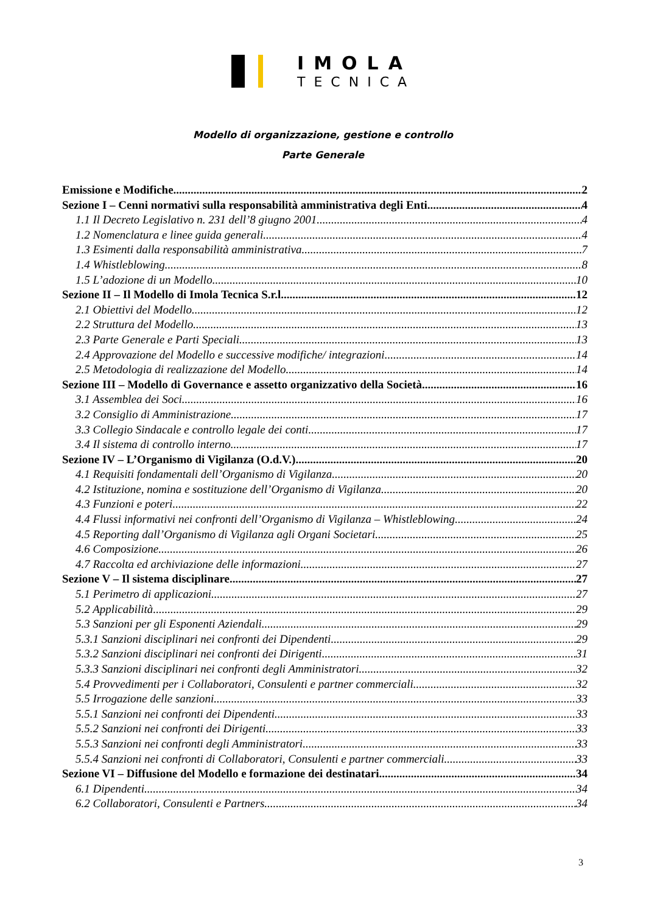IMOLA
TECNICA
Modello di organizzazione, gestione e controllo
Parte Generale
Emissione e Modifiche 2
Sezione I – Cenni normativi sulla responsabilità amministrativa degli Enti 4
1.1 Il Decreto Legislativo n. 231 dell’8 giugno 2001 4
1.2 Nomenclatura e linee guida generali 4
1.3 Esimenti dalla responsabilità amministrativa 7
1.4 Whistleblowing 8
1.5 L’adozione di un Modello 10
Sezione II – Il Modello di Imola Tecnica S.r.l. 12
2.1 Obiettivi del Modello 12
2.2 Struttura del Modello 13
2.3 Parte Generale e Parti Speciali 13
2.4 Approvazione del Modello e successive modifiche/ integrazioni 14
2.5 Metodologia di realizzazione del Modello 14
Sezione III – Modello di Governance e assetto organizzativo della Società 16
3.1 Assemblea dei Soci 16
3.2 Consiglio di Amministrazione 17
3.3 Collegio Sindacale e controllo legale dei conti 17
3.4 Il sistema di controllo interno 17
Sezione IV – L’Organismo di Vigilanza (O.d.V.) 20
4.1 Requisiti fondamentali dell’Organismo di Vigilanza 20
4.2 Istituzione, nomina e sostituzione dell’Organismo di Vigilanza 20
4.3 Funzioni e poteri 22
4.4 Flussi informativi nei confronti dell’Organismo di Vigilanza – Whistleblowing 24
4.5 Reporting dall’Organismo di Vigilanza agli Organi Societari 25
4.6 Composizione 26
4.7 Raccolta ed archiviazione delle informazioni 27
Sezione V – Il sistema disciplinare 27
5.1 Perimetro di applicazioni 27
5.2 Applicabilità 29
5.3 Sanzioni per gli Esponenti Aziendali 29
5.3.1 Sanzioni disciplinari nei confronti dei Dipendenti 29
5.3.2 Sanzioni disciplinari nei confronti dei Dirigenti 31
5.3.3 Sanzioni disciplinari nei confronti degli Amministratori 32
5.4 Provvedimenti per i Collaboratori, Consulenti e partner commerciali 32
5.5 Irrogazione delle sanzioni 33
5.5.1 Sanzioni nei confronti dei Dipendenti 33
5.5.2 Sanzioni nei confronti dei Dirigenti 33
5.5.3 Sanzioni nei confronti degli Amministratori 33
5.5.4 Sanzioni nei confronti di Collaboratori, Consulenti e partner commerciali 33
Sezione VI – Diffusione del Modello e formazione dei destinatari 34
6.1 Dipendenti 34
6.2 Collaboratori, Consulenti e Partners 34
3